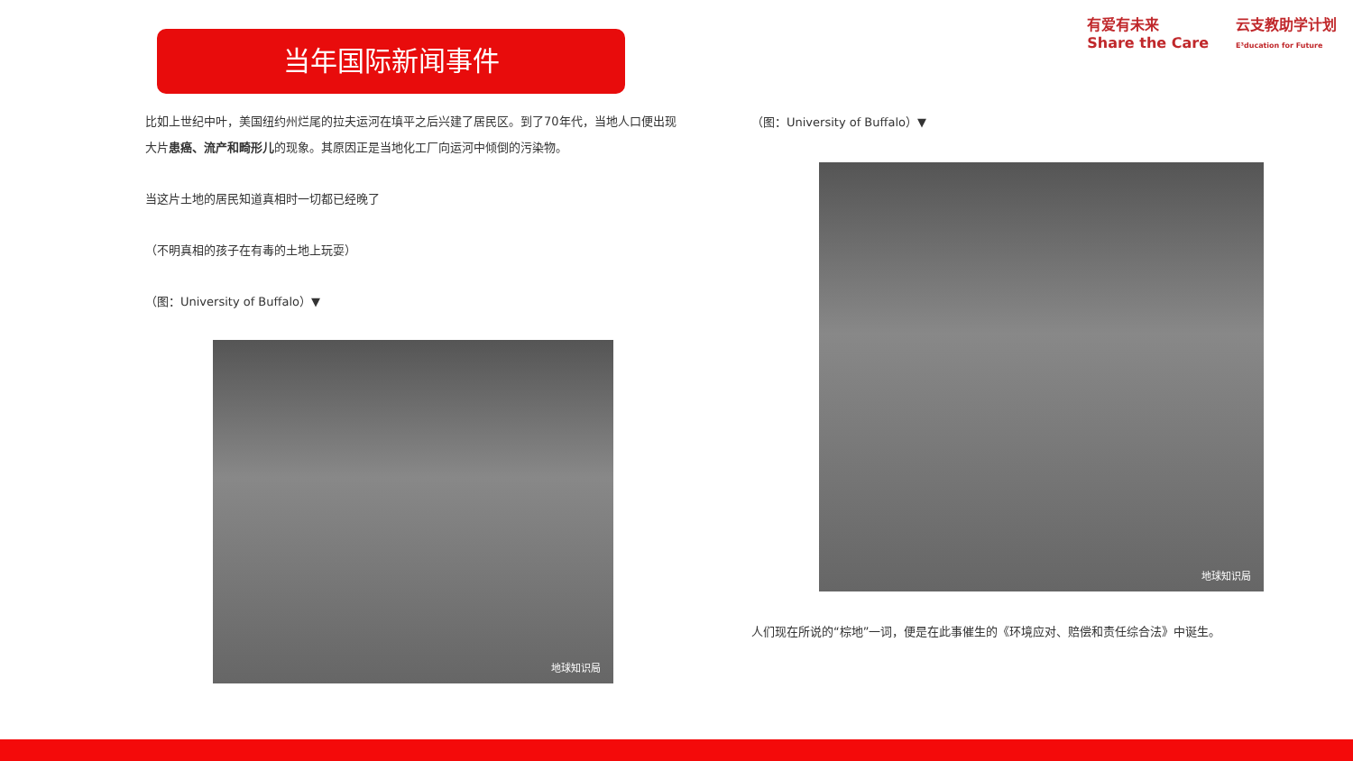当年国际新闻事件
有爱有未来
Share the Care
云支教助学计划
E³ducation for Future
比如上世纪中叶，美国纽约州烂尾的拉夫运河在填平之后兴建了居民区。到了70年代，当地人口便出现大片患癌、流产和畸形儿的现象。其原因正是当地化工厂向运河中倾倒的污染物。
当这片土地的居民知道真相时一切都已经晚了
（不明真相的孩子在有毒的土地上玩耍）
（图：University of Buffalo）▼
地球知识局
（图：University of Buffalo）▼
地球知识局
人们现在所说的“棕地”一词，便是在此事催生的《环境应对、赔偿和责任综合法》中诞生。